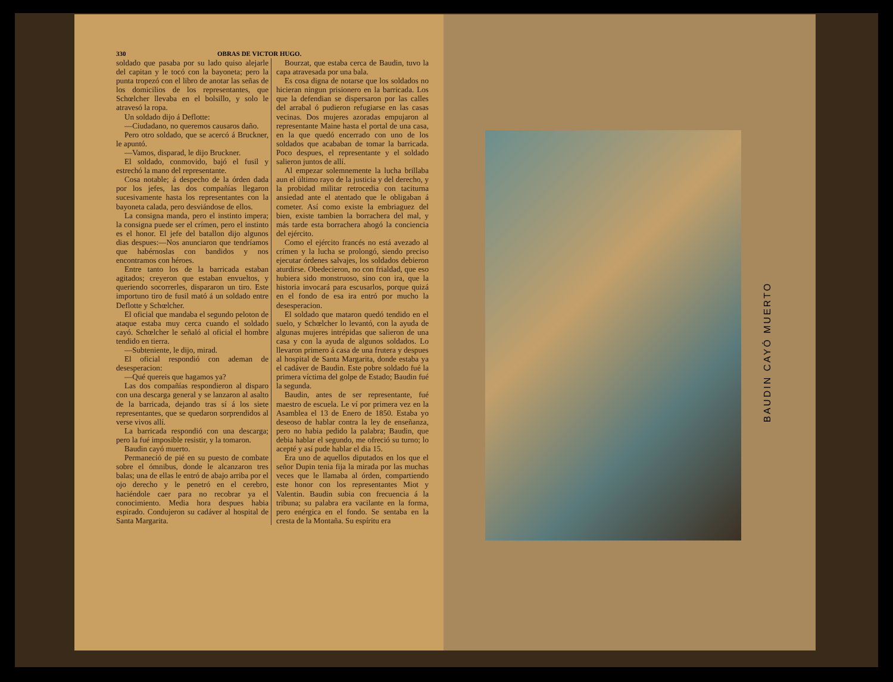330 OBRAS DE VICTOR HUGO.
soldado que pasaba por su lado quiso alejarle del capitan y le tocó con la bayoneta; pero la punta tropezó con el libro de anotar las señas de los domicilios de los representantes, que Schœlcher llevaba en el bolsillo, y solo le atravesó la ropa.
Un soldado dijo á Deflotte:
—Ciudadano, no queremos causaros daño.
Pero otro soldado, que se acercó á Bruckner, le apuntó.
—Vamos, disparad, le dijo Bruckner.
El soldado, conmovido, bajó el fusil y estrechó la mano del representante.
Cosa notable; á despecho de la órden dada por los jefes, las dos compañías llegaron sucesivamente hasta los representantes con la bayoneta calada, pero desviándose de ellos.
La consigna manda, pero el instinto impera; la consigna puede ser el crímen, pero el instinto es el honor. El jefe del batallon dijo algunos dias despues:—Nos anunciaron que tendríamos que habérnoslas con bandidos y nos encontramos con héroes.
Entre tanto los de la barricada estaban agitados; creyeron que estaban envueltos, y queriendo socorrerles, dispararon un tiro. Este importuno tiro de fusil mató á un soldado entre Deflotte y Schœlcher.
El oficial que mandaba el segundo peloton de ataque estaba muy cerca cuando el soldado cayó. Schœlcher le señaló al oficial el hombre tendido en tierra.
—Subteniente, le dijo, mirad.
El oficial respondió con ademan de desesperacion:
—Qué quereis que hagamos ya?
Las dos compañías respondieron al disparo con una descarga general y se lanzaron al asalto de la barricada, dejando tras sí á los siete representantes, que se quedaron sorprendidos al verse vivos allí.
La barricada respondió con una descarga; pero la fué imposible resistir, y la tomaron.
Baudin cayó muerto.
Permaneció de pié en su puesto de combate sobre el ómnibus, donde le alcanzaron tres balas; una de ellas le entró de abajo arriba por el ojo derecho y le penetró en el cerebro, haciéndole caer para no recobrar ya el conocimiento. Media hora despues habia espirado. Condujeron su cadáver al hospital de Santa Margarita.
Bourzat, que estaba cerca de Baudin, tuvo la capa atravesada por una bala.
Es cosa digna de notarse que los soldados no hicieran ningun prisionero en la barricada. Los que la defendian se dispersaron por las calles del arrabal ó pudieron refugiarse en las casas vecinas. Dos mujeres azoradas empujaron al representante Maine hasta el portal de una casa, en la que quedó encerrado con uno de los soldados que acababan de tomar la barricada. Poco despues, el representante y el soldado salieron juntos de allí.
Al empezar solemnemente la lucha brillaba aun el último rayo de la justicia y del derecho, y la probidad militar retrocedia con taciturna ansiedad ante el atentado que le obligaban á cometer. Así como existe la embriaguez del bien, existe tambien la borrachera del mal, y más tarde esta borrachera ahogó la conciencia del ejército.
Como el ejército francés no está avezado al crímen y la lucha se prolongó, siendo preciso ejecutar órdenes salvajes, los soldados debieron aturdirse. Obedecieron, no con frialdad, que eso hubiera sido monstruoso, sino con ira, que la historia invocará para escusarlos, porque quizá en el fondo de esa ira entró por mucho la desesperacion.
El soldado que mataron quedó tendido en el suelo, y Schœlcher lo levantó, con la ayuda de algunas mujeres intrépidas que salieron de una casa y con la ayuda de algunos soldados. Lo llevaron primero á casa de una frutera y despues al hospital de Santa Margarita, donde estaba ya el cadáver de Baudin. Este pobre soldado fué la primera víctima del golpe de Estado; Baudin fué la segunda.
Baudin, antes de ser representante, fué maestro de escuela. Le ví por primera vez en la Asamblea el 13 de Enero de 1850. Estaba yo deseoso de hablar contra la ley de enseñanza, pero no habia pedido la palabra; Baudin, que debia hablar el segundo, me ofreció su turno; lo acepté y así pude hablar el dia 15.
Era uno de aquellos diputados en los que el señor Dupin tenia fija la mirada por las muchas veces que le llamaba al órden, compartiendo este honor con los representantes Miot y Valentin. Baudin subia con frecuencia á la tribuna; su palabra era vacilante en la forma, pero enérgica en el fondo. Se sentaba en la cresta de la Montaña. Su espíritu era
BAUDIN CAYÓ MUERTO